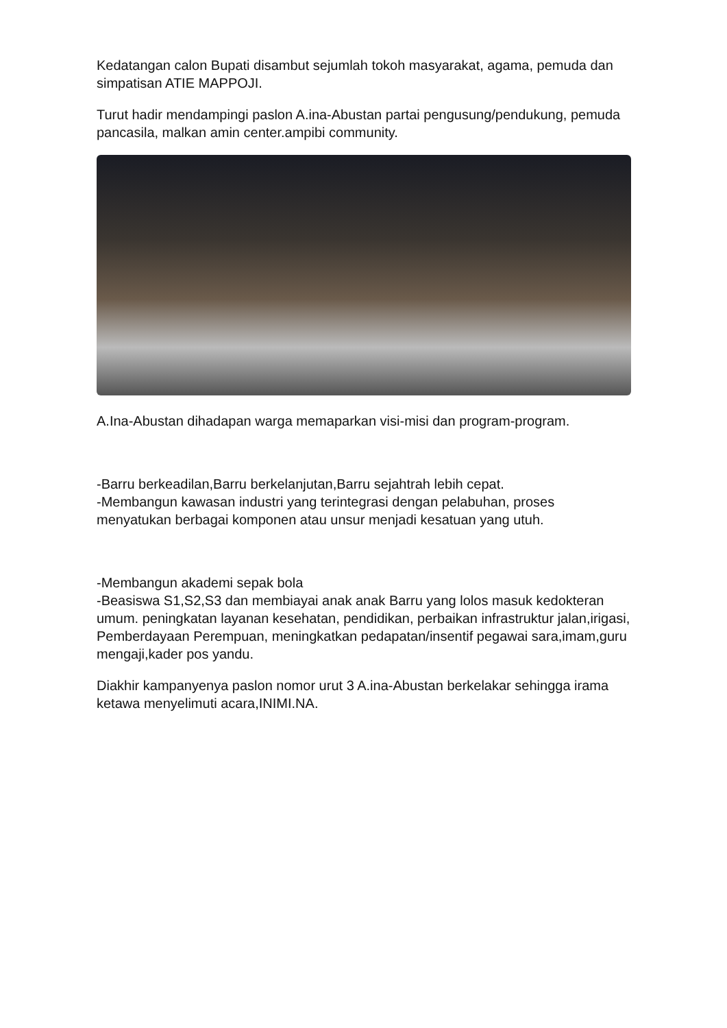Kedatangan calon Bupati disambut sejumlah tokoh masyarakat, agama, pemuda dan simpatisan ATIE MAPPOJI.
Turut hadir mendampingi paslon A.ina-Abustan partai pengusung/pendukung, pemuda pancasila, malkan amin center.ampibi community.
A.Ina-Abustan dihadapan warga memaparkan visi-misi dan program-program.
-Barru berkeadilan,Barru berkelanjutan,Barru sejahtrah lebih cepat.
-Membangun kawasan industri yang terintegrasi dengan pelabuhan, proses menyatukan berbagai komponen atau unsur menjadi kesatuan yang utuh.
-Membangun akademi sepak bola
-Beasiswa S1,S2,S3 dan membiayai anak anak Barru yang lolos masuk kedokteran umum. peningkatan layanan kesehatan, pendidikan, perbaikan infrastruktur jalan,irigasi, Pemberdayaan Perempuan, meningkatkan pedapatan/insentif pegawai sara,imam,guru mengaji,kader pos yandu.
Diakhir kampanyenya paslon nomor urut 3 A.ina-Abustan berkelakar sehingga irama ketawa menyelimuti acara,INIMI.NA.